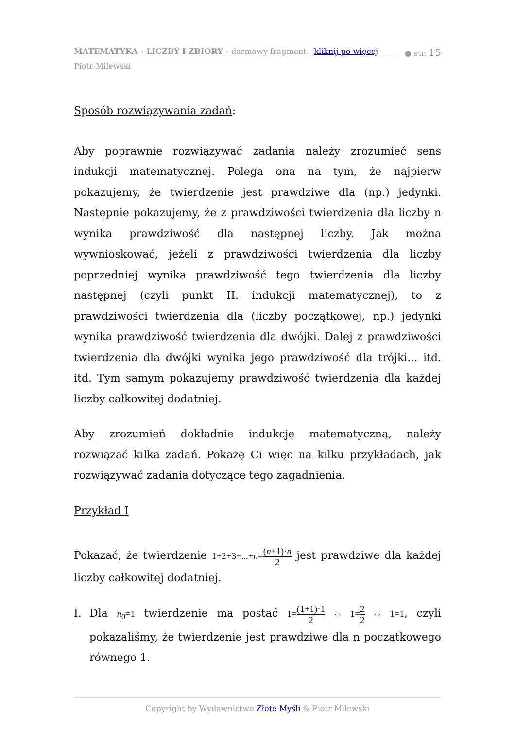MATEMATYKA - LICZBY I ZBIORY - darmowy fragment - kliknij po więcej
● str. 15
Piotr Milewski
Sposób rozwiązywania zadań:
Aby poprawnie rozwiązywać zadania należy zrozumieć sens indukcji matematycznej. Polega ona na tym, że najpierw pokazujemy, że twierdzenie jest prawdziwe dla (np.) jedynki. Następnie pokazujemy, że z prawdziwości twierdzenia dla liczby n wynika prawdziwość dla następnej liczby. Jak można wywnioskować, jeżeli z prawdziwości twierdzenia dla liczby poprzedniej wynika prawdziwość tego twierdzenia dla liczby następnej (czyli punkt II. indukcji matematycznej), to z prawdziwości twierdzenia dla (liczby początkowej, np.) jedynki wynika prawdziwość twierdzenia dla dwójki. Dalej z prawdziwości twierdzenia dla dwójki wynika jego prawdziwość dla trójki... itd. itd. Tym samym pokazujemy prawdziwość twierdzenia dla każdej liczby całkowitej dodatniej.
Aby zrozumień dokładnie indukcję matematyczną, należy rozwiązać kilka zadań. Pokażę Ci więc na kilku przykładach, jak rozwiązywać zadania dotyczące tego zagadnienia.
Przykład I
Pokazać, że twierdzenie 1+2+3+...+n=(n+1)·n 2 jest prawdziwe dla każdej liczby całkowitej dodatniej.
I. Dla n<sub>0</sub>=1 twierdzenie ma postać 1=(1+1)·1 2 ⇔ 1=2 2 ⇔ 1=1, czyli pokazaliśmy, że twierdzenie jest prawdziwe dla n początkowego równego 1.
Copyright by Wydawnictwo Złote Myśli & Piotr Milewski